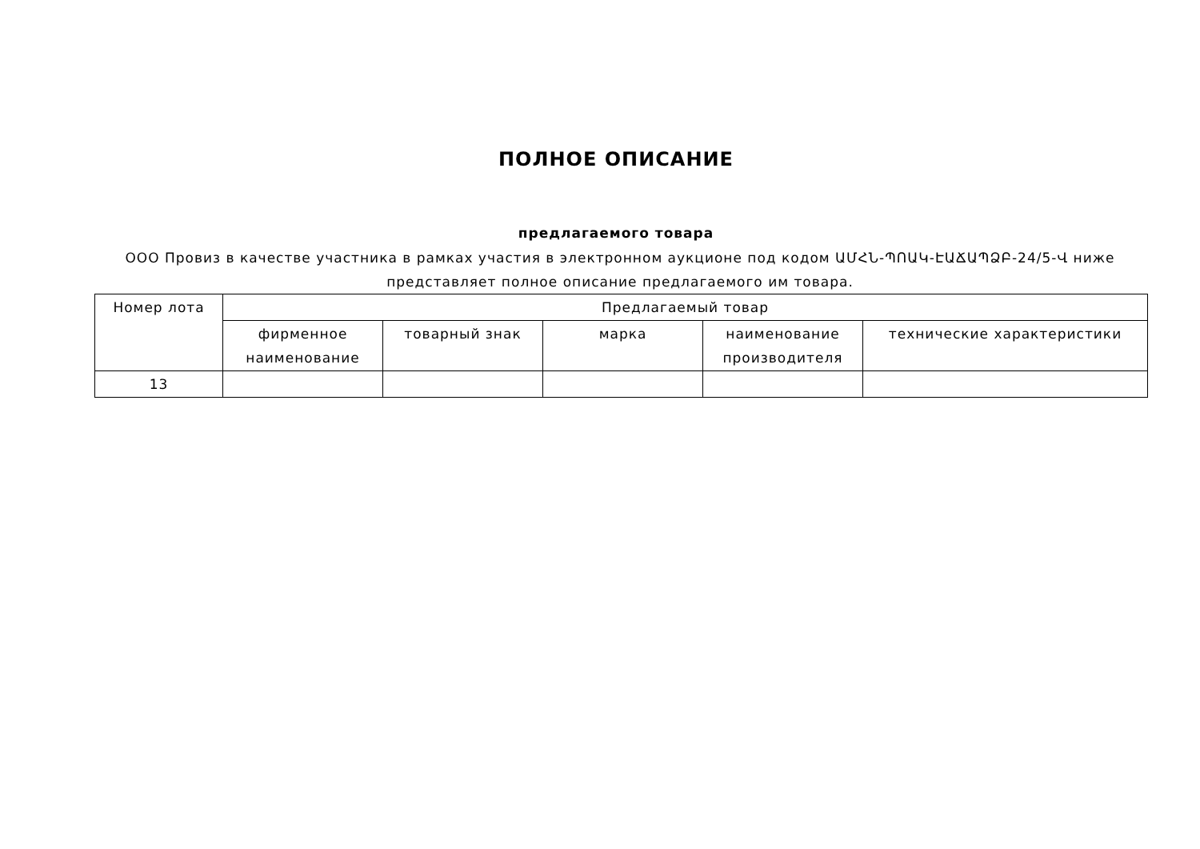ПОЛНОЕ ОПИСАНИЕ
предлагаемого товара
ООО Провиз в качестве участника в рамках участия в электронном аукционе под кодом ԱՄՀՆ-ՊՈԱԿ-ԷԱՃԱՊՁԲ-24/5-Վ ниже представляет полное описание предлагаемого им товара.
| Номер лота | Предлагаемый товар | | | | |
| --- | --- | --- | --- | --- | --- |
| | фирменное наименование | товарный знак | марка | наименование производителя | технические характеристики |
| 13 | | | | | |